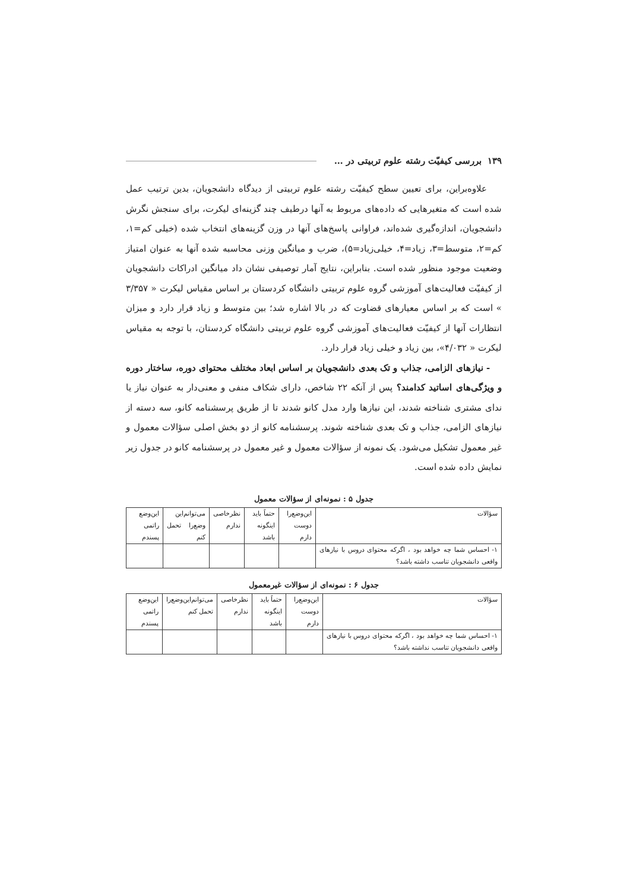۱۳۹ بررسی کیفیّت رشته علوم تربیتی در …
علاوه‌براین، برای تعیین سطح کیفیّت رشته علوم تربیتی از دیدگاه دانشجویان، بدین ترتیب عمل شده است که متغیرهایی که داده‌های مربوط به آنها درطیف چند گزینه‌ای لیکرت، برای سنجش نگرش دانشجویان، اندازه‌گیری شده‌اند، فراوانی پاسخ‌های آنها در وزن گزینه‌های انتخاب شده (خیلی کم=۱، کم=۲، متوسط=۳، زیاد=۴، خیلی‌زیاد=۵)، ضرب و میانگین وزنی محاسبه شده آنها به عنوان امتیاز وضعیت موجود منظور شده است. بنابراین، نتایج آمار توصیفی نشان داد میانگین ادراکات دانشجویان از کیفیّت فعالیت‌های آموزشی گروه علوم تربیتی دانشگاه کردستان بر اساس مقیاس لیکرت « ۳/۳۵۷ » است که بر اساس معیارهای قضاوت که در بالا اشاره شد؛ بین متوسط و زیاد قرار دارد و میزان انتظارات آنها از کیفیّت فعالیت‌های آموزشی گروه علوم تربیتی دانشگاه کردستان، با توجه به مقیاس لیکرت « ۴/۰۳۲»، بین زیاد و خیلی زیاد قرار دارد.
- نیازهای الزامی، جذاب و تک بعدی دانشجویان بر اساس ابعاد مختلف محتوای دوره، ساختار دوره و ویژگی‌های اساتید کدامند؟ پس از آنکه ۲۲ شاخص، دارای شکاف منفی و معنی‌دار به عنوان نیاز یا ندای مشتری شناخته شدند، این نیازها وارد مدل کانو شدند تا از طریق پرسشنامه کانو، سه دسته از نیازهای الزامی، جذاب و تک بعدی شناخته شوند. پرسشنامه کانو از دو بخش اصلی سؤالات معمول و غیر معمول تشکیل می‌شود. یک نمونه از سؤالات معمول و غیر معمول در پرسشنامه کانو در جدول زیر نمایش داده شده است.
جدول ۵ : نمونه‌ای از سؤالات معمول
| سؤالات | این‌وضع‌را دوست دارم | حتماً باید اینگونه باشد | نظرخاصی ندارم | می‌توانم‌این وضع‌را تحمل کنم | این‌وضع راتمی پسندم |
| --- | --- | --- | --- | --- | --- |
| ۱- احساس شما چه خواهد بود ، اگرکه محتوای دروس با نیازهای واقعی دانشجویان تناسب داشته باشد؟ | | | | | |
جدول ۶ : نمونه‌ای از سؤالات غیرمعمول
| سؤالات | این‌وضع‌را دوست دارم | حتماً باید اینگونه باشد | نظرخاصی ندارم | می‌توانم‌این‌وضع‌را تحمل کنم | این‌وضع راتمی پسندم |
| --- | --- | --- | --- | --- | --- |
| ۱- احساس شما چه خواهد بود ، اگرکه محتوای دروس با نیازهای واقعی دانشجویان تناسب نداشته باشد؟ | | | | | |